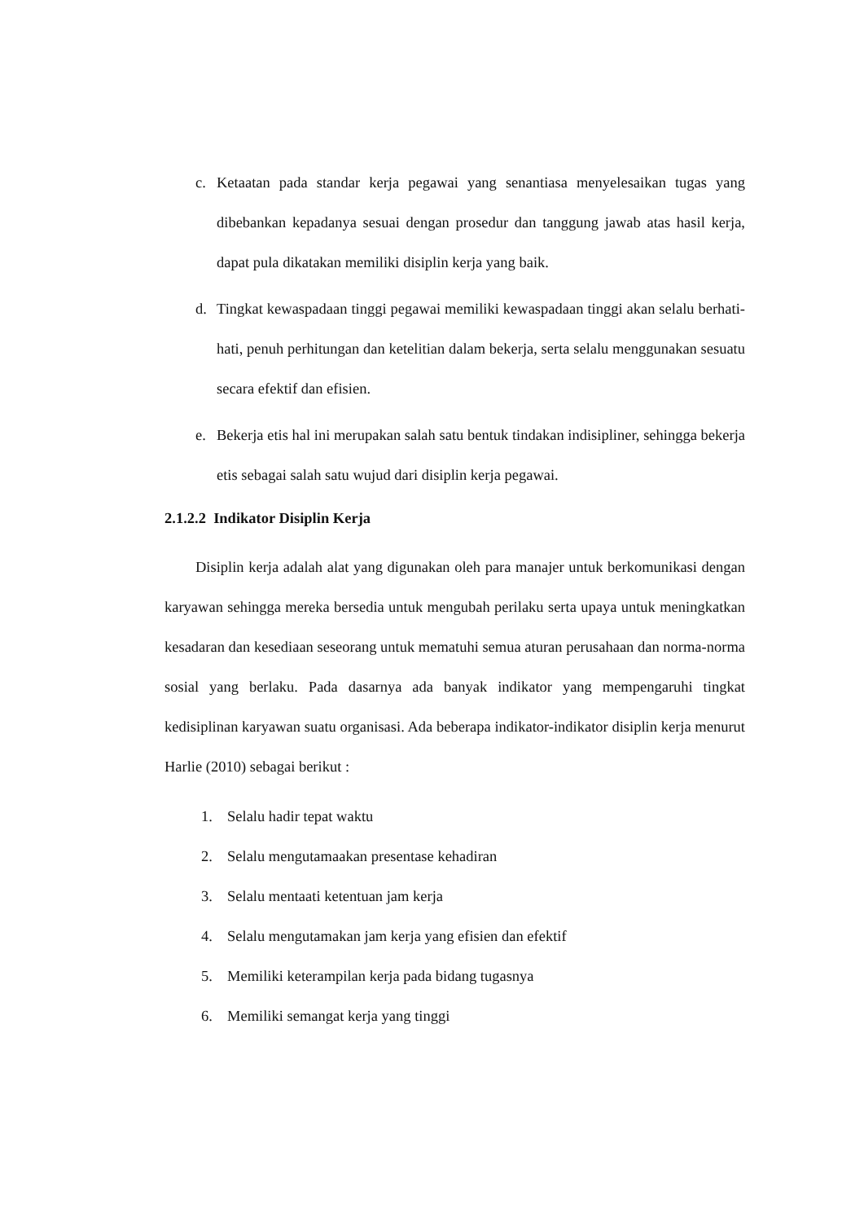c. Ketaatan pada standar kerja pegawai yang senantiasa menyelesaikan tugas yang dibebankan kepadanya sesuai dengan prosedur dan tanggung jawab atas hasil kerja, dapat pula dikatakan memiliki disiplin kerja yang baik.
d. Tingkat kewaspadaan tinggi pegawai memiliki kewaspadaan tinggi akan selalu berhati-hati, penuh perhitungan dan ketelitian dalam bekerja, serta selalu menggunakan sesuatu secara efektif dan efisien.
e. Bekerja etis hal ini merupakan salah satu bentuk tindakan indisipliner, sehingga bekerja etis sebagai salah satu wujud dari disiplin kerja pegawai.
2.1.2.2 Indikator Disiplin Kerja
Disiplin kerja adalah alat yang digunakan oleh para manajer untuk berkomunikasi dengan karyawan sehingga mereka bersedia untuk mengubah perilaku serta upaya untuk meningkatkan kesadaran dan kesediaan seseorang untuk mematuhi semua aturan perusahaan dan norma-norma sosial yang berlaku. Pada dasarnya ada banyak indikator yang mempengaruhi tingkat kedisiplinan karyawan suatu organisasi. Ada beberapa indikator-indikator disiplin kerja menurut Harlie (2010) sebagai berikut :
1. Selalu hadir tepat waktu
2. Selalu mengutamaakan presentase kehadiran
3. Selalu mentaati ketentuan jam kerja
4. Selalu mengutamakan jam kerja yang efisien dan efektif
5. Memiliki keterampilan kerja pada bidang tugasnya
6. Memiliki semangat kerja yang tinggi